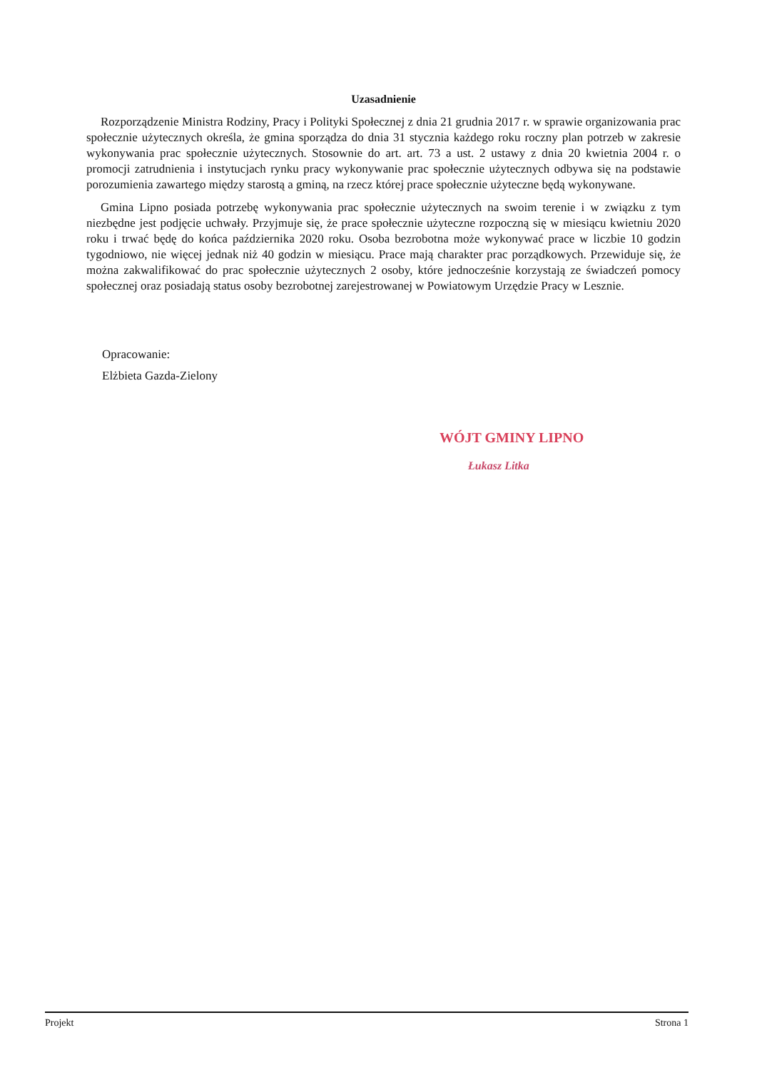Uzasadnienie
Rozporządzenie Ministra Rodziny, Pracy i Polityki Społecznej z dnia 21 grudnia 2017 r. w sprawie organizowania prac społecznie użytecznych określa, że gmina sporządza do dnia 31 stycznia każdego roku roczny plan potrzeb w zakresie wykonywania prac społecznie użytecznych. Stosownie do art. art. 73 a ust. 2 ustawy z dnia 20 kwietnia 2004 r. o promocji zatrudnienia i instytucjach rynku pracy wykonywanie prac społecznie użytecznych odbywa się na podstawie porozumienia zawartego między starostą a gminą, na rzecz której prace społecznie użyteczne będą wykonywane.
Gmina Lipno posiada potrzebę wykonywania prac społecznie użytecznych na swoim terenie i w związku z tym niezbędne jest podjęcie uchwały. Przyjmuje się, że prace społecznie użyteczne rozpoczną się w miesiącu kwietniu 2020 roku i trwać będę do końca października 2020 roku. Osoba bezrobotna może wykonywać prace w liczbie 10 godzin tygodniowo, nie więcej jednak niż 40 godzin w miesiącu. Prace mają charakter prac porządkowych. Przewiduje się, że można zakwalifikować do prac społecznie użytecznych 2 osoby, które jednocześnie korzystają ze świadczeń pomocy społecznej oraz posiadają status osoby bezrobotnej zarejestrowanej w Powiatowym Urzędzie Pracy w Lesznie.
Opracowanie:
Elżbieta Gazda-Zielony
WÓJT GMINY LIPNO
Łukasz Litka
Projekt Strona 1